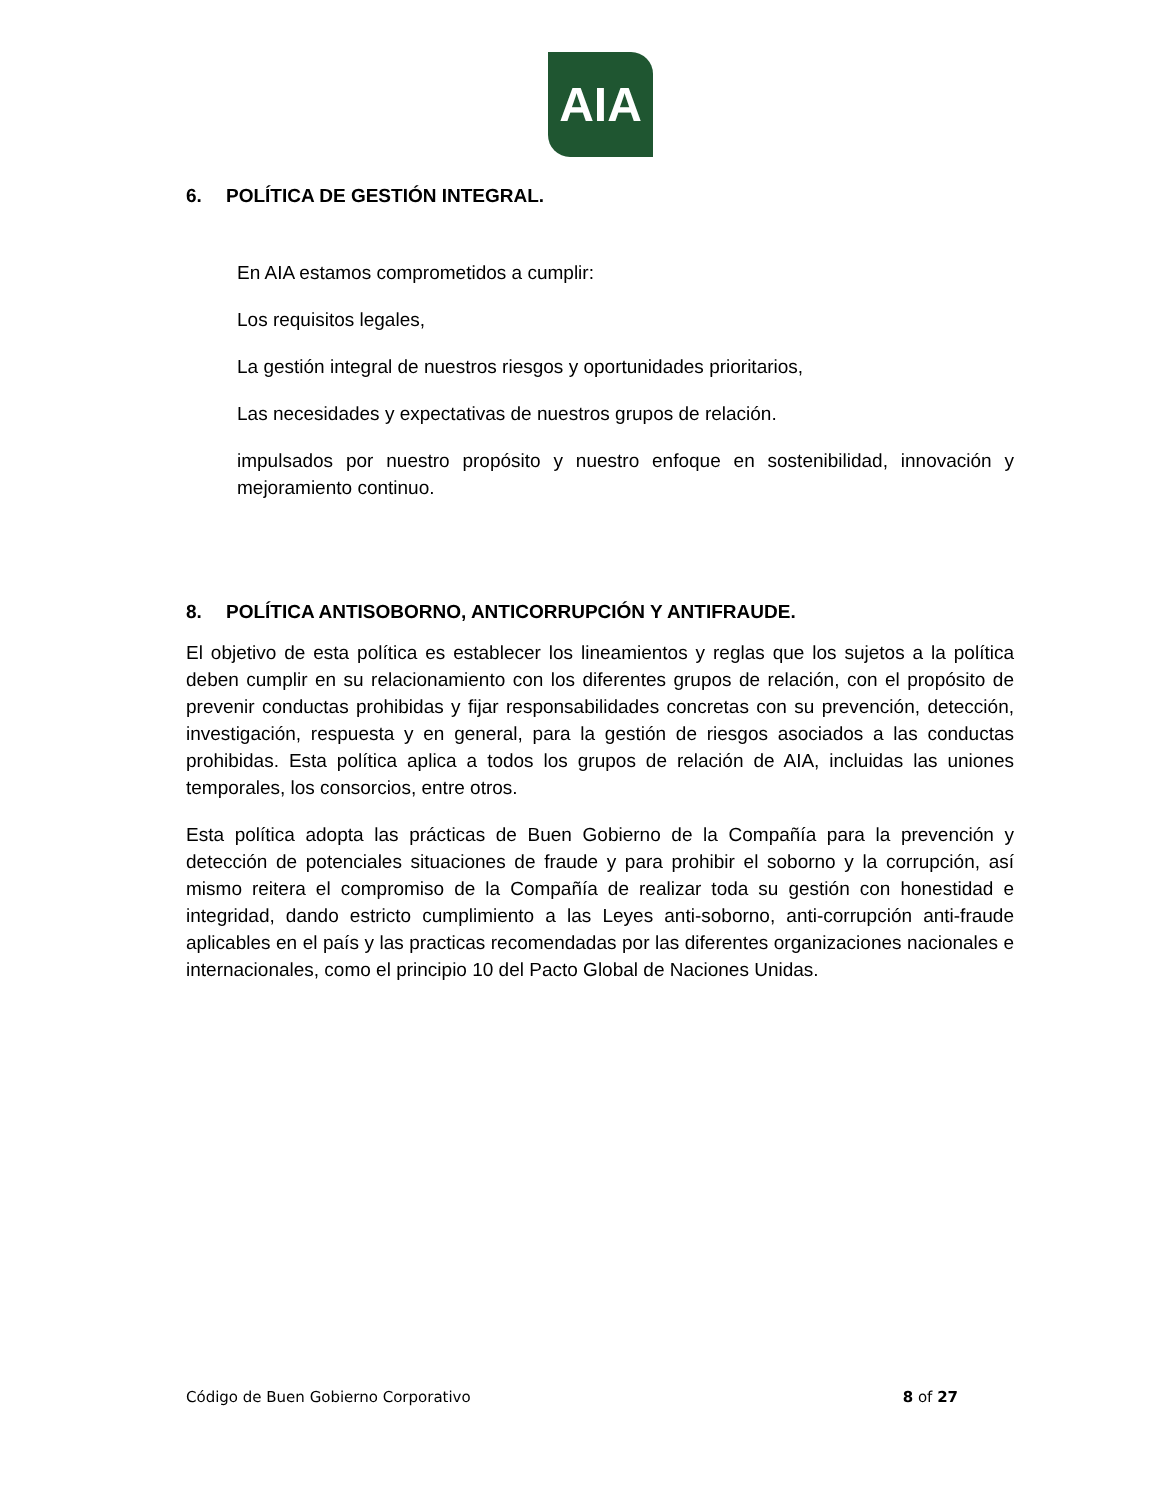AIA
6. POLÍTICA DE GESTIÓN INTEGRAL.
En AIA estamos comprometidos a cumplir:
Los requisitos legales,
La gestión integral de nuestros riesgos y oportunidades prioritarios,
Las necesidades y expectativas de nuestros grupos de relación.
impulsados por nuestro propósito y nuestro enfoque en sostenibilidad, innovación y mejoramiento continuo.
8. POLÍTICA ANTISOBORNO, ANTICORRUPCIÓN Y ANTIFRAUDE.
El objetivo de esta política es establecer los lineamientos y reglas que los sujetos a la política deben cumplir en su relacionamiento con los diferentes grupos de relación, con el propósito de prevenir conductas prohibidas y fijar responsabilidades concretas con su prevención, detección, investigación, respuesta y en general, para la gestión de riesgos asociados a las conductas prohibidas. Esta política aplica a todos los grupos de relación de AIA, incluidas las uniones temporales, los consorcios, entre otros.
Esta política adopta las prácticas de Buen Gobierno de la Compañía para la prevención y detección de potenciales situaciones de fraude y para prohibir el soborno y la corrupción, así mismo reitera el compromiso de la Compañía de realizar toda su gestión con honestidad e integridad, dando estricto cumplimiento a las Leyes anti-soborno, anti-corrupción anti-fraude aplicables en el país y las practicas recomendadas por las diferentes organizaciones nacionales e internacionales, como el principio 10 del Pacto Global de Naciones Unidas.
Código de Buen Gobierno Corporativo 8 of 27